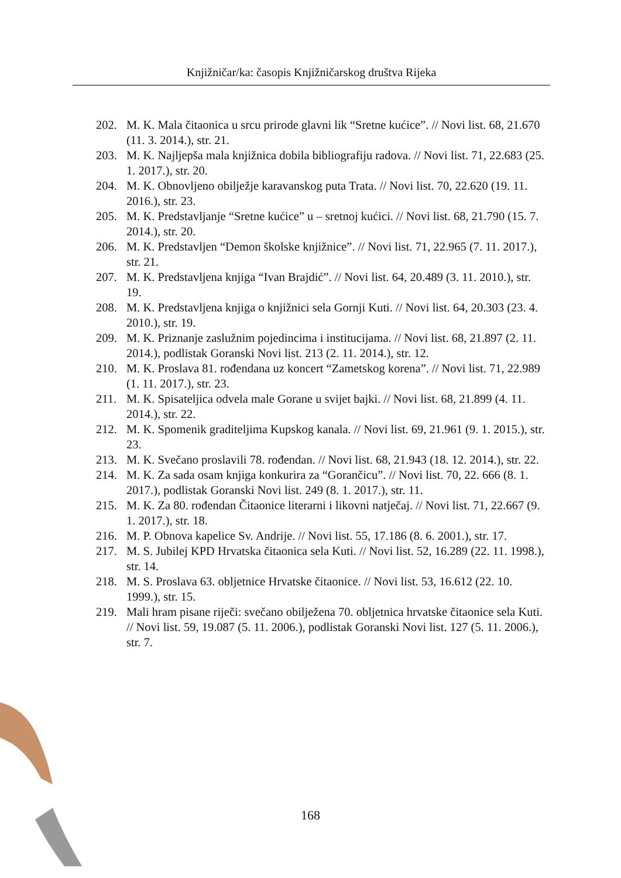Knjižničar/ka: časopis Knjižničarskog društva Rijeka
202. M. K. Mala čitaonica u srcu prirode glavni lik “Sretne kućice”. // Novi list. 68, 21.670 (11. 3. 2014.), str. 21.
203. M. K. Najljepša mala knjižnica dobila bibliografiju radova. // Novi list. 71, 22.683 (25. 1. 2017.), str. 20.
204. M. K. Obnovljeno obilježje karavanskog puta Trata. // Novi list. 70, 22.620 (19. 11. 2016.), str. 23.
205. M. K. Predstavljanje “Sretne kućice” u – sretnoj kućici. // Novi list. 68, 21.790 (15. 7. 2014.), str. 20.
206. M. K. Predstavljen “Demon školske knjižnice”. // Novi list. 71, 22.965 (7. 11. 2017.), str. 21.
207. M. K. Predstavljena knjiga “Ivan Brajdić”. // Novi list. 64, 20.489 (3. 11. 2010.), str. 19.
208. M. K. Predstavljena knjiga o knjižnici sela Gornji Kuti. // Novi list. 64, 20.303 (23. 4. 2010.), str. 19.
209. M. K. Priznanje zaslužnim pojedincima i institucijama. // Novi list. 68, 21.897 (2. 11. 2014.), podlistak Goranski Novi list. 213 (2. 11. 2014.), str. 12.
210. M. K. Proslava 81. rođendana uz koncert “Zametskog korena”. // Novi list. 71, 22.989 (1. 11. 2017.), str. 23.
211. M. K. Spisateljica odvela male Gorane u svijet bajki. // Novi list. 68, 21.899 (4. 11. 2014.), str. 22.
212. M. K. Spomenik graditeljima Kupskog kanala. // Novi list. 69, 21.961 (9. 1. 2015.), str. 23.
213. M. K. Svečano proslavili 78. rođendan. // Novi list. 68, 21.943 (18. 12. 2014.), str. 22.
214. M. K. Za sada osam knjiga konkurira za “Gorančicu”. // Novi list. 70, 22. 666 (8. 1. 2017.), podlistak Goranski Novi list. 249 (8. 1. 2017.), str. 11.
215. M. K. Za 80. rođendan Čitaonice literarni i likovni natječaj. // Novi list. 71, 22.667 (9. 1. 2017.), str. 18.
216. M. P. Obnova kapelice Sv. Andrije. // Novi list. 55, 17.186 (8. 6. 2001.), str. 17.
217. M. S. Jubilej KPD Hrvatska čitaonica sela Kuti. // Novi list. 52, 16.289 (22. 11. 1998.), str. 14.
218. M. S. Proslava 63. obljetnice Hrvatske čitaonice. // Novi list. 53, 16.612 (22. 10. 1999.), str. 15.
219. Mali hram pisane riječi: svečano obilježena 70. obljetnica hrvatske čitaonice sela Kuti. // Novi list. 59, 19.087 (5. 11. 2006.), podlistak Goranski Novi list. 127 (5. 11. 2006.), str. 7.
168